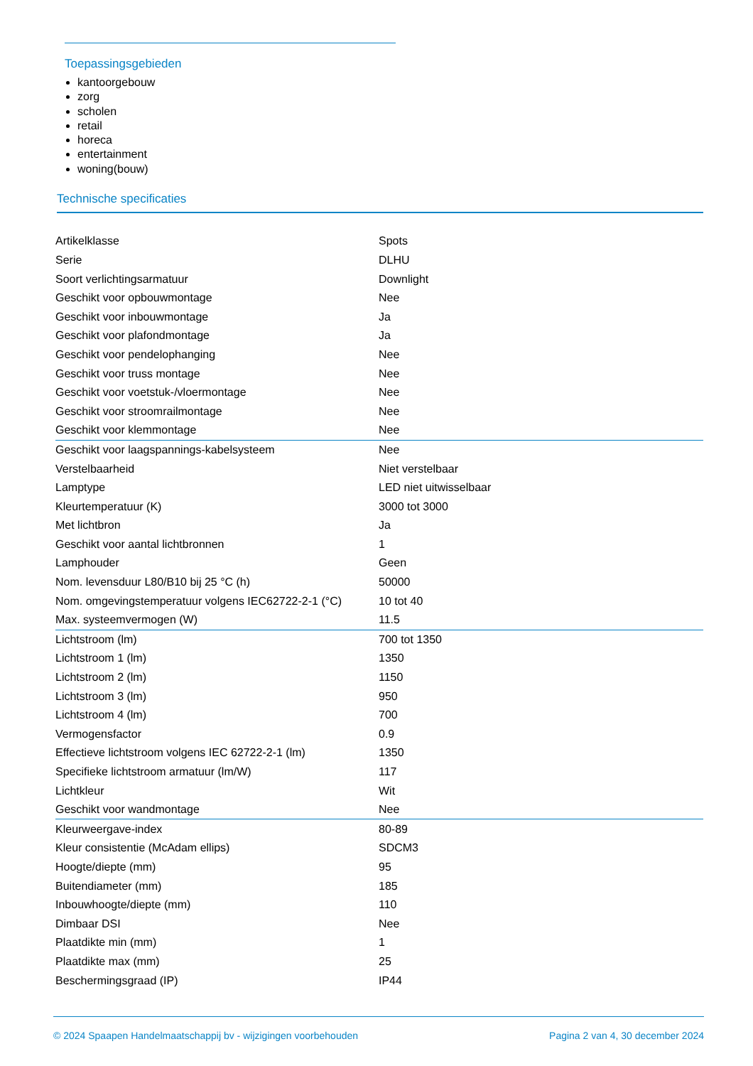Toepassingsgebieden
kantoorgebouw
zorg
scholen
retail
horeca
entertainment
woning(bouw)
Technische specificaties
| Artikelklasse | Spots |
| Serie | DLHU |
| Soort verlichtingsarmatuur | Downlight |
| Geschikt voor opbouwmontage | Nee |
| Geschikt voor inbouwmontage | Ja |
| Geschikt voor plafondmontage | Ja |
| Geschikt voor pendelophanging | Nee |
| Geschikt voor truss montage | Nee |
| Geschikt voor voetstuk-/vloermontage | Nee |
| Geschikt voor stroomrailmontage | Nee |
| Geschikt voor klemmontage | Nee |
| Geschikt voor laagspannings-kabelsysteem | Nee |
| Verstelbaarheid | Niet verstelbaar |
| Lamptype | LED niet uitwisselbaar |
| Kleurtemperatuur (K) | 3000 tot 3000 |
| Met lichtbron | Ja |
| Geschikt voor aantal lichtbronnen | 1 |
| Lamphouder | Geen |
| Nom. levensduur L80/B10 bij 25 °C (h) | 50000 |
| Nom. omgevingstemperatuur volgens IEC62722-2-1 (°C) | 10 tot 40 |
| Max. systeemvermogen (W) | 11.5 |
| Lichtstroom (lm) | 700 tot 1350 |
| Lichtstroom 1 (lm) | 1350 |
| Lichtstroom 2 (lm) | 1150 |
| Lichtstroom 3 (lm) | 950 |
| Lichtstroom 4 (lm) | 700 |
| Vermogensfactor | 0.9 |
| Effectieve lichtstroom volgens IEC 62722-2-1 (lm) | 1350 |
| Specifieke lichtstroom armatuur (lm/W) | 117 |
| Lichtkleur | Wit |
| Geschikt voor wandmontage | Nee |
| Kleurweergave-index | 80-89 |
| Kleur consistentie (McAdam ellips) | SDCM3 |
| Hoogte/diepte (mm) | 95 |
| Buitendiameter (mm) | 185 |
| Inbouwhoogte/diepte (mm) | 110 |
| Dimbaar DSI | Nee |
| Plaatdikte min (mm) | 1 |
| Plaatdikte max (mm) | 25 |
| Beschermingsgraad (IP) | IP44 |
© 2024 Spaapen Handelmaatschappij bv - wijzigingen voorbehouden Pagina 2 van 4, 30 december 2024